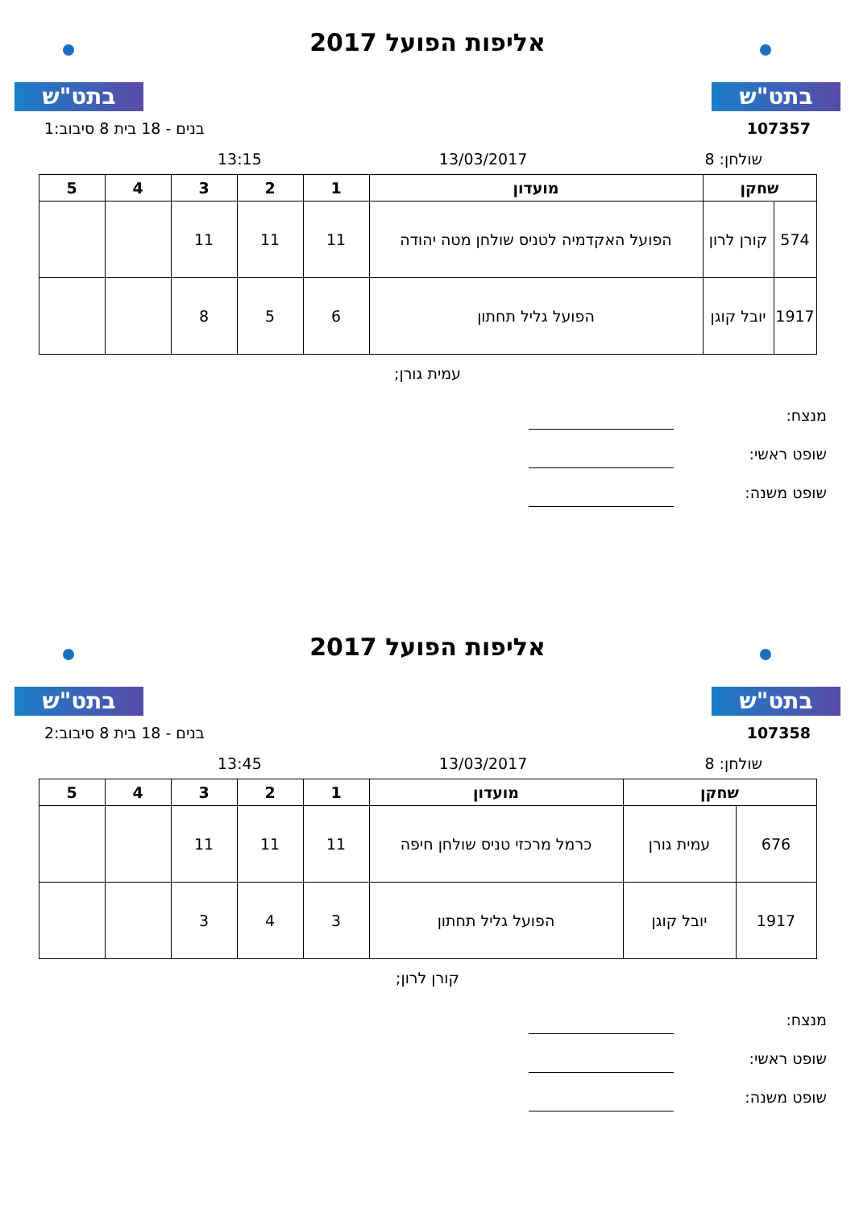בתט"ש
אליפות הפועל 2017
בתט"ש
107357 בנים - 18 בית 8 סיבוב:1
שולחן: 8 13/03/2017 13:15
| שחקן | | מועדון | 1 | 2 | 3 | 4 | 5 |
| --- | --- | --- | --- | --- | --- | --- | --- |
| 574 | קורן לרון | הפועל האקדמיה לטניס שולחן מטה יהודה | 11 | 11 | 11 | | |
| 1917 | יובל קוגן | הפועל גליל תחתון | 6 | 5 | 8 | | |
עמית גורן;
מנצח:
שופט ראשי:
שופט משנה:
בתט"ש
אליפות הפועל 2017
בתט"ש
107358 בנים - 18 בית 8 סיבוב:2
שולחן: 8 13/03/2017 13:45
| שחקן | | מועדון | 1 | 2 | 3 | 4 | 5 |
| --- | --- | --- | --- | --- | --- | --- | --- |
| 676 | עמית גורן | כרמל מרכזי טניס שולחן חיפה | 11 | 11 | 11 | | |
| 1917 | יובל קוגן | הפועל גליל תחתון | 3 | 4 | 3 | | |
קורן לרון;
מנצח:
שופט ראשי:
שופט משנה: